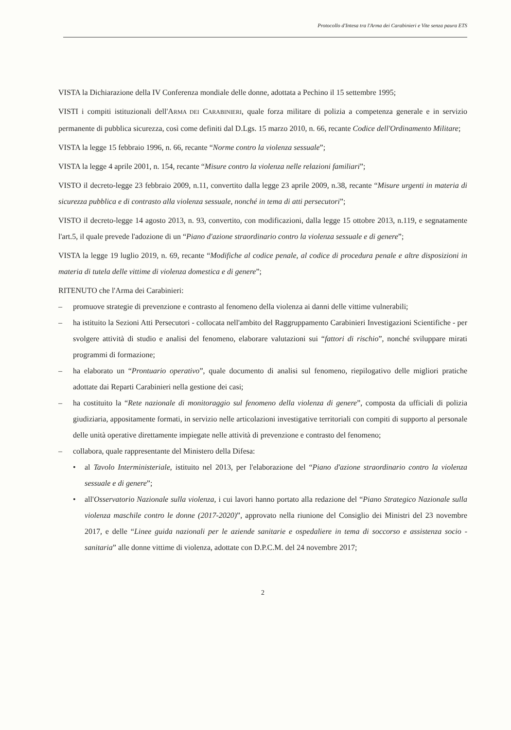Protocollo d'Intesa tra l'Arma dei Carabinieri e Vite senza paura ETS
VISTA la Dichiarazione della IV Conferenza mondiale delle donne, adottata a Pechino il 15 settembre 1995;
VISTI i compiti istituzionali dell'ARMA DEI CARABINIERI, quale forza militare di polizia a competenza generale e in servizio permanente di pubblica sicurezza, così come definiti dal D.Lgs. 15 marzo 2010, n. 66, recante Codice dell'Ordinamento Militare;
VISTA la legge 15 febbraio 1996, n. 66, recante “Norme contro la violenza sessuale”;
VISTA la legge 4 aprile 2001, n. 154, recante “Misure contro la violenza nelle relazioni familiari”;
VISTO il decreto-legge 23 febbraio 2009, n.11, convertito dalla legge 23 aprile 2009, n.38, recante “Misure urgenti in materia di sicurezza pubblica e di contrasto alla violenza sessuale, nonché in tema di atti persecutori”;
VISTO il decreto-legge 14 agosto 2013, n. 93, convertito, con modificazioni, dalla legge 15 ottobre 2013, n.119, e segnatamente l'art.5, il quale prevede l'adozione di un “Piano d'azione straordinario contro la violenza sessuale e di genere”;
VISTA la legge 19 luglio 2019, n. 69, recante “Modifiche al codice penale, al codice di procedura penale e altre disposizioni in materia di tutela delle vittime di violenza domestica e di genere”;
RITENUTO che l'Arma dei Carabinieri:
– promuove strategie di prevenzione e contrasto al fenomeno della violenza ai danni delle vittime vulnerabili;
– ha istituito la Sezioni Atti Persecutori - collocata nell'ambito del Raggruppamento Carabinieri Investigazioni Scientifiche - per svolgere attività di studio e analisi del fenomeno, elaborare valutazioni sui “fattori di rischio”, nonché sviluppare mirati programmi di formazione;
– ha elaborato un “Prontuario operativo”, quale documento di analisi sul fenomeno, riepilogativo delle migliori pratiche adottate dai Reparti Carabinieri nella gestione dei casi;
– ha costituito la “Rete nazionale di monitoraggio sul fenomeno della violenza di genere”, composta da ufficiali di polizia giudiziaria, appositamente formati, in servizio nelle articolazioni investigative territoriali con compiti di supporto al personale delle unità operative direttamente impiegate nelle attività di prevenzione e contrasto del fenomeno;
– collabora, quale rappresentante del Ministero della Difesa:
• al Tavolo Interministeriale, istituito nel 2013, per l'elaborazione del “Piano d'azione straordinario contro la violenza sessuale e di genere”;
• all'Osservatorio Nazionale sulla violenza, i cui lavori hanno portato alla redazione del “Piano Strategico Nazionale sulla violenza maschile contro le donne (2017-2020)”, approvato nella riunione del Consiglio dei Ministri del 23 novembre 2017, e delle “Linee guida nazionali per le aziende sanitarie e ospedaliere in tema di soccorso e assistenza socio - sanitaria” alle donne vittime di violenza, adottate con D.P.C.M. del 24 novembre 2017;
2